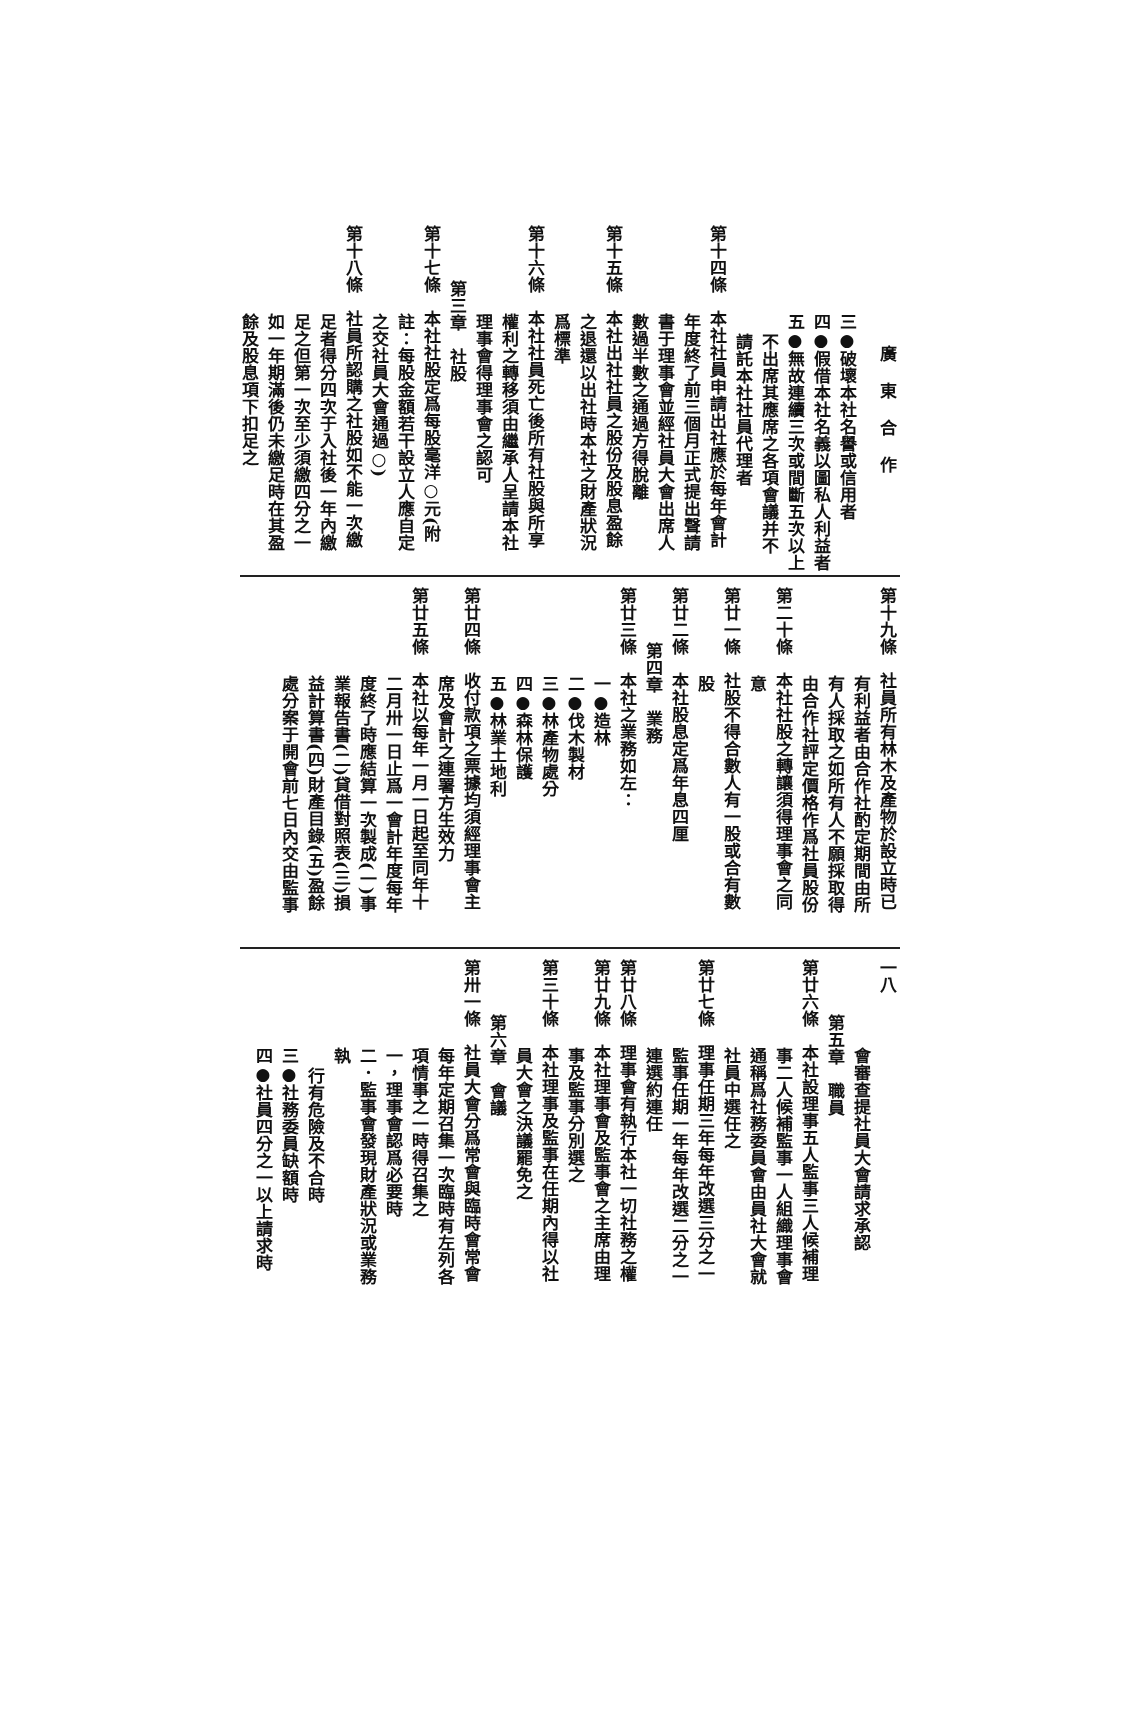廣東合作
三●破壞本社名譽或信用者
四●假借本社名義以圖私人利益者
五●無故連續三次或間斷五次以上
不出席其應席之各項會議并不
請託本社社員代理者
第十四條　本社社員申請出社應於每年會計
年度終了前三個月正式提出聲請
書于理事會並經社員大會出席人
數過半數之通過方得脫離
第十五條　本社出社社員之股份及股息盈餘
之退還以出社時本社之財產狀況
爲標準
第十六條　本社社員死亡後所有社股與所享
權利之轉移須由繼承人呈請本社
理事會得理事會之認可
第三章　社股
第十七條　本社社股定爲每股毫洋○元(附
註：每股金額若干設立人應自定
之交社員大會通過○)
第十八條　社員所認購之社股如不能一次繳
足者得分四次于入社後一年內繳
足之但第一次至少須繳四分之一
如一年期滿後仍未繳足時在其盈
餘及股息項下扣足之
第十九條　社員所有林木及產物於設立時已
有利益者由合作社酌定期間由所
有人採取之如所有人不願採取得
由合作社評定價格作爲社員股份
第二十條　本社社股之轉讓須得理事會之同
意
第廿一條　社股不得合數人有一股或合有數
股
第廿二條　本社股息定爲年息四厘
第四章　業務
第廿三條　本社之業務如左：
一●造林
二●伐木製材
三●林產物處分
四●森林保護
五●林業土地利
第廿四條　收付款項之票據均須經理事會主
席及會計之連署方生效力
第廿五條　本社以每年一月一日起至同年十
二月卅一日止爲一會計年度每年
度終了時應結算一次製成(一)事
業報告書(二)貸借對照表(三)損
益計算書(四)財產目錄(五)盈餘
處分案于開會前七日內交由監事
一八
會審查提社員大會請求承認
第五章　職員
第廿六條　本社設理事五人監事三人候補理
事二人候補監事一人組織理事會
通稱爲社務委員會由員社大會就
社員中選任之
第廿七條　理事任期三年每年改選三分之一
監事任期一年每年改選二分之一
連選約連任
第廿八條　理事會有執行本社一切社務之權
第廿九條　本社理事會及監事會之主席由理
事及監事分別選之
第三十條　本社理事及監事在任期內得以社
員大會之決議罷免之
第六章　會議
第卅一條　社員大會分爲常會與臨時會常會
每年定期召集一次臨時有左列各
項情事之一時得召集之
一，理事會認爲必要時
二．監事會發現財產狀況或業務執
行有危險及不合時
三●社務委員缺額時
四●社員四分之一以上請求時